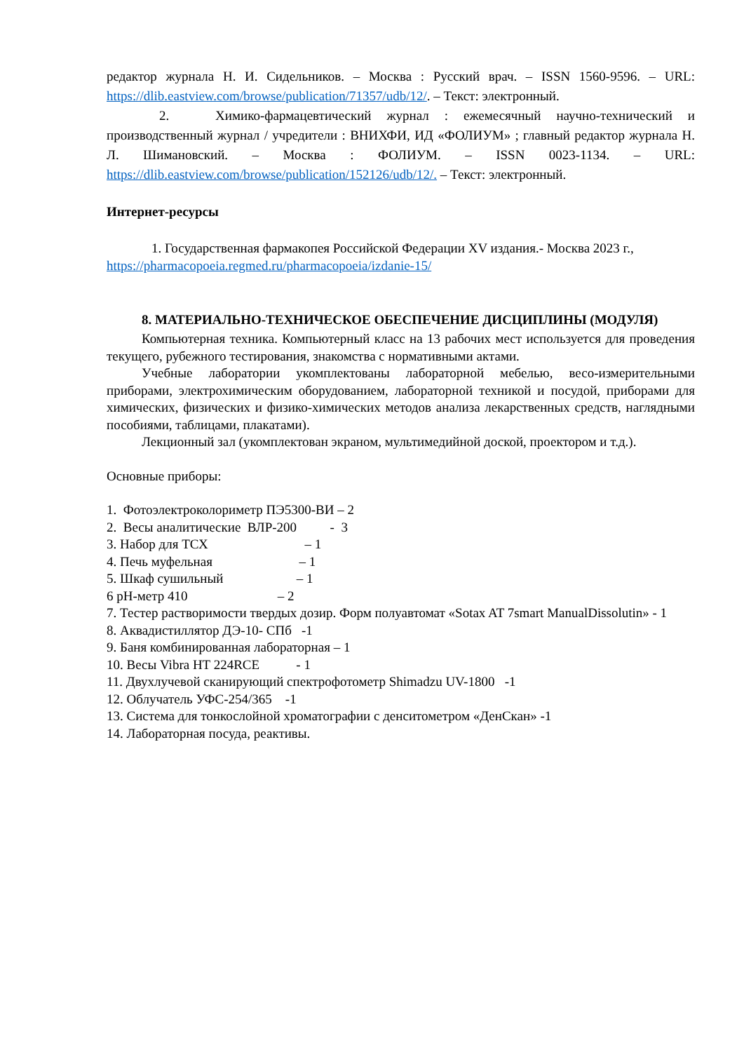редактор журнала Н. И. Сидельников. – Москва : Русский врач. – ISSN 1560-9596. – URL: https://dlib.eastview.com/browse/publication/71357/udb/12/. – Текст: электронный.
2. Химико-фармацевтический журнал : ежемесячный научно-технический и производственный журнал / учредители : ВНИХФИ, ИД «ФОЛИУМ» ; главный редактор журнала Н. Л. Шимановский. – Москва : ФОЛИУМ. – ISSN 0023-1134. – URL: https://dlib.eastview.com/browse/publication/152126/udb/12/. – Текст: электронный.
Интернет-ресурсы
1. Государственная фармакопея Российской Федерации XV издания.- Москва 2023 г., https://pharmacopoeia.regmed.ru/pharmacopoeia/izdanie-15/
8. МАТЕРИАЛЬНО-ТЕХНИЧЕСКОЕ ОБЕСПЕЧЕНИЕ ДИСЦИПЛИНЫ (МОДУЛЯ)
Компьютерная техника. Компьютерный класс на 13 рабочих мест используется для проведения текущего, рубежного тестирования, знакомства с нормативными актами.
Учебные лаборатории укомплектованы лабораторной мебелью, весо-измерительными приборами, электрохимическим оборудованием, лабораторной техникой и посудой, приборами для химических, физических и физико-химических методов анализа лекарственных средств, наглядными пособиями, таблицами, плакатами).
Лекционный зал (укомплектован экраном, мультимедийной доской, проектором и т.д.).
Основные приборы:
1. Фотоэлектроколориметр ПЭ5300-ВИ – 2
2. Весы аналитические ВЛР-200 - 3
3. Набор для ТСХ – 1
4. Печь муфельная – 1
5. Шкаф сушильный – 1
6 pH-метр 410 – 2
7. Тестер растворимости твердых дозир. Форм полуавтомат «Sotax AT 7smart ManualDissolutin» - 1
8. Аквадистиллятор ДЭ-10- СПб -1
9. Баня комбинированная лабораторная – 1
10. Весы Vibra HT 224RCE - 1
11. Двухлучевой сканирующий спектрофотометр Shimadzu UV-1800 -1
12. Облучатель УФС-254/365 -1
13. Система для тонкослойной хроматографии с денситометром «ДенСкан» -1
14. Лабораторная посуда, реактивы.